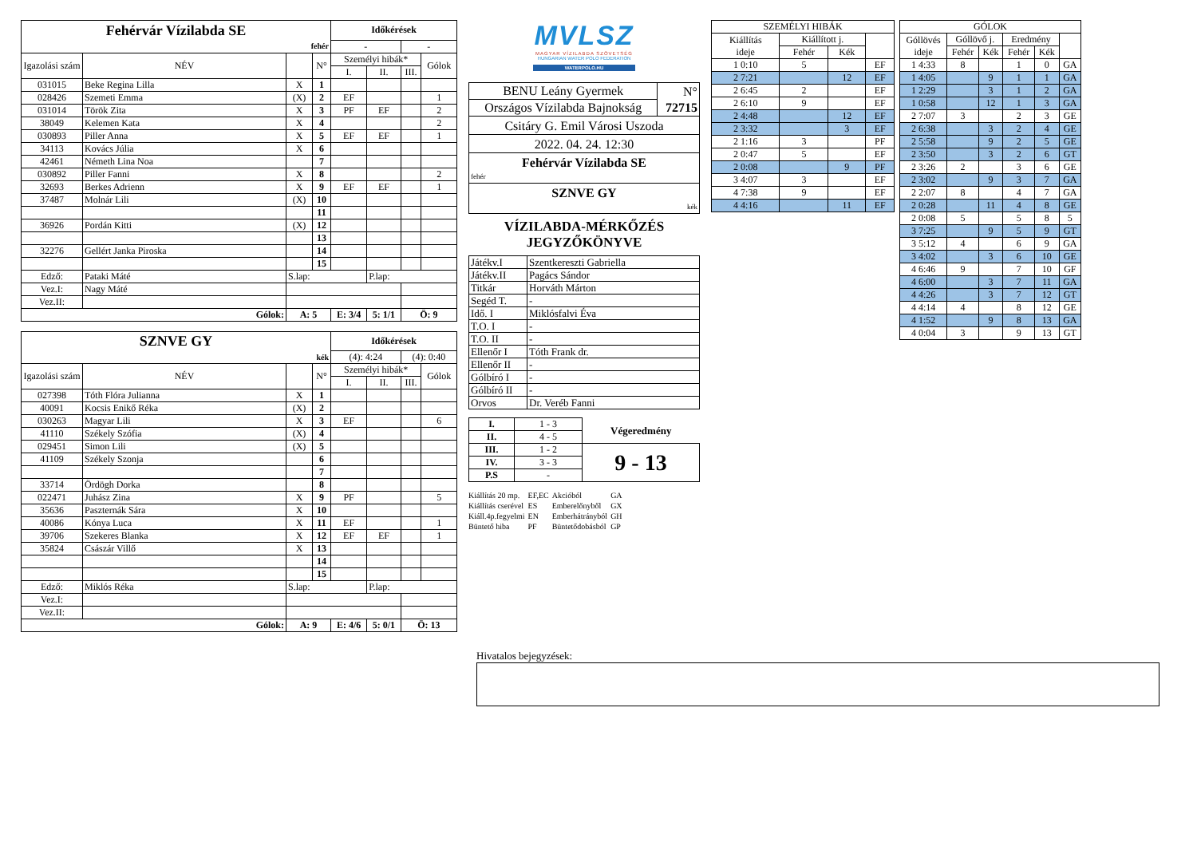| Fehérvár Vízilabda SE | | | | Időkérések | | | |
| fehér | | | | - | | - | |
| Igazolási szám | NÉV | | N° | Személyi hibák* | | | Gólok |
| | | | | I. | II. | III. | |
| 031015 | Beke Regina Lilla | X | 1 | | | | |
| 028426 | Szemeti Emma | (X) | 2 | EF | | | 1 |
| 031014 | Török Zita | X | 3 | PF | EF | | 2 |
| 38049 | Kelemen Kata | X | 4 | | | | 2 |
| 030893 | Piller Anna | X | 5 | EF | EF | | 1 |
| 34113 | Kovács Júlia | X | 6 | | | | |
| 42461 | Németh Lina Noa | | 7 | | | | |
| 030892 | Piller Fanni | X | 8 | | | | 2 |
| 32693 | Berkes Adrienn | X | 9 | EF | EF | | 1 |
| 37487 | Molnár Lili | (X) | 10 | | | | |
| | | | 11 | | | | |
| 36926 | Pordán Kitti | (X) | 12 | | | | |
| | | | 13 | | | | |
| 32276 | Gellért Janka Piroska | | 14 | | | | |
| | | | 15 | | | | |
| Edző: | Pataki Máté | S.lap: | | | P.lap: | | |
| Vez.I: | Nagy Máté | | | | | | |
| Vez.II: | | | | | | | |
| Gólok: | | A: 5 | | E: 3/4 | 5: 1/1 | Ö: 9 | |
| SZNVE GY | | | | Időkérések | | | |
| kék | | | | (4): 4:24 | | (4): 0:40 | |
| Igazolási szám | NÉV | | N° | Személyi hibák* | | | Gólok |
| | | | | I. | II. | III. | |
| 027398 | Tóth Flóra Julianna | X | 1 | | | | |
| 40091 | Kocsis Enikő Réka | (X) | 2 | | | | |
| 030263 | Magyar Lili | X | 3 | EF | | | 6 |
| 41110 | Székely Szófia | (X) | 4 | | | | |
| 029451 | Simon Lili | (X) | 5 | | | | |
| 41109 | Székely Szonja | | 6 | | | | |
| | | | 7 | | | | |
| 33714 | Ördögh Dorka | | 8 | | | | |
| 022471 | Juhász Zina | X | 9 | PF | | | 5 |
| 35636 | Paszternák Sára | X | 10 | | | | |
| 40086 | Kónya Luca | X | 11 | EF | | | 1 |
| 39706 | Szekeres Blanka | X | 12 | EF | EF | | 1 |
| 35824 | Császár Villő | X | 13 | | | | |
| | | | 14 | | | | |
| | | | 15 | | | | |
| Edző: | Miklós Réka | S.lap: | | | P.lap: | | |
| Vez.I: | | | | | | | |
| Vez.II: | | | | | | | |
| Gólok: | | A: 9 | | E: 4/6 | 5: 0/1 | Ö: 13 | |
MVLSZ
MAGYAR VÍZILABDA SZÖVETSÉG
HUNGARIAN WATER POLO FEDERATION
WATERPOLO.HU
| BENU Leány Gyermek | N° |
| Országos Vízilabda Bajnokság | 72715 |
| Csitáry G. Emil Városi Uszoda | |
| 2022. 04. 24. 12:30 | |
| Fehérvár Vízilabda SE | |
| fehér | |
| SZNVE GY | |
| kék | |
VÍZILABDA-MÉRKŐZÉS
JEGYZŐKÖNYVE
| Játékv.I | Szentkereszti Gabriella |
| Játékv.II | Pagács Sándor |
| Titkár | Horváth Márton |
| Segéd T. | - |
| Idő. I | Miklósfalvi Éva |
| T.O. I | - |
| T.O. II | - |
| Ellenőr I | Tóth Frank dr. |
| Ellenőr II | - |
| Gólbíró I | - |
| Gólbíró II | - |
| Orvos | Dr. Veréb Fanni |
| I. | 1 - 3 | Végeredmény |
| II. | 4 - 5 | |
| III. | 1 - 2 | 9 - 13 |
| IV. | 3 - 3 | |
| P.S | - | |
| Kiállítás 20 mp. | EF,EC | Akcióból | GA |
| Kiállítás cserével | ES | Emberelőnyből | GX |
| Kiáll.4p.fegyelmi | EN | Emberhátrányból | GH |
| Büntető hiba | PF | Büntetődobásból | GP |
| SZEMÉLYI HIBÁK | | | |
| Kiállítás ideje | Kiállított j. | | |
| | Fehér | Kék | |
| 1 0:10 | 5 | | EF |
| 2 7:21 | | 12 | EF |
| 2 6:45 | 2 | | EF |
| 2 6:10 | 9 | | EF |
| 2 4:48 | | 12 | EF |
| 2 3:32 | | 3 | EF |
| 2 1:16 | 3 | | PF |
| 2 0:47 | 5 | | EF |
| 2 0:08 | | 9 | PF |
| 3 4:07 | 3 | | EF |
| 4 7:38 | 9 | | EF |
| 4 4:16 | | 11 | EF |
| GÓLOK | | | | | |
| Góllövés ideje | Góllövő j. | | Eredmény | | |
| | Fehér | Kék | Fehér | Kék | |
| 1 4:33 | 8 | | 1 | 0 | GA |
| 1 4:05 | | 9 | 1 | 1 | GA |
| 1 2:29 | | 3 | 1 | 2 | GA |
| 1 0:58 | | 12 | 1 | 3 | GA |
| 2 7:07 | 3 | | 2 | 3 | GE |
| 2 6:38 | | 3 | 2 | 4 | GE |
| 2 5:58 | | 9 | 2 | 5 | GE |
| 2 3:50 | | 3 | 2 | 6 | GT |
| 2 3:26 | 2 | | 3 | 6 | GE |
| 2 3:02 | | 9 | 3 | 7 | GA |
| 2 2:07 | 8 | | 4 | 7 | GA |
| 2 0:28 | | 11 | 4 | 8 | GE |
| 2 0:08 | 5 | | 5 | 8 | 5 |
| 3 7:25 | | 9 | 5 | 9 | GT |
| 3 5:12 | 4 | | 6 | 9 | GA |
| 3 4:02 | | 3 | 6 | 10 | GE |
| 4 6:46 | 9 | | 7 | 10 | GF |
| 4 6:00 | | 3 | 7 | 11 | GA |
| 4 4:26 | | 3 | 7 | 12 | GT |
| 4 4:14 | 4 | | 8 | 12 | GE |
| 4 1:52 | | 9 | 8 | 13 | GA |
| 4 0:04 | 3 | | 9 | 13 | GT |
Hivatalos bejegyzések: